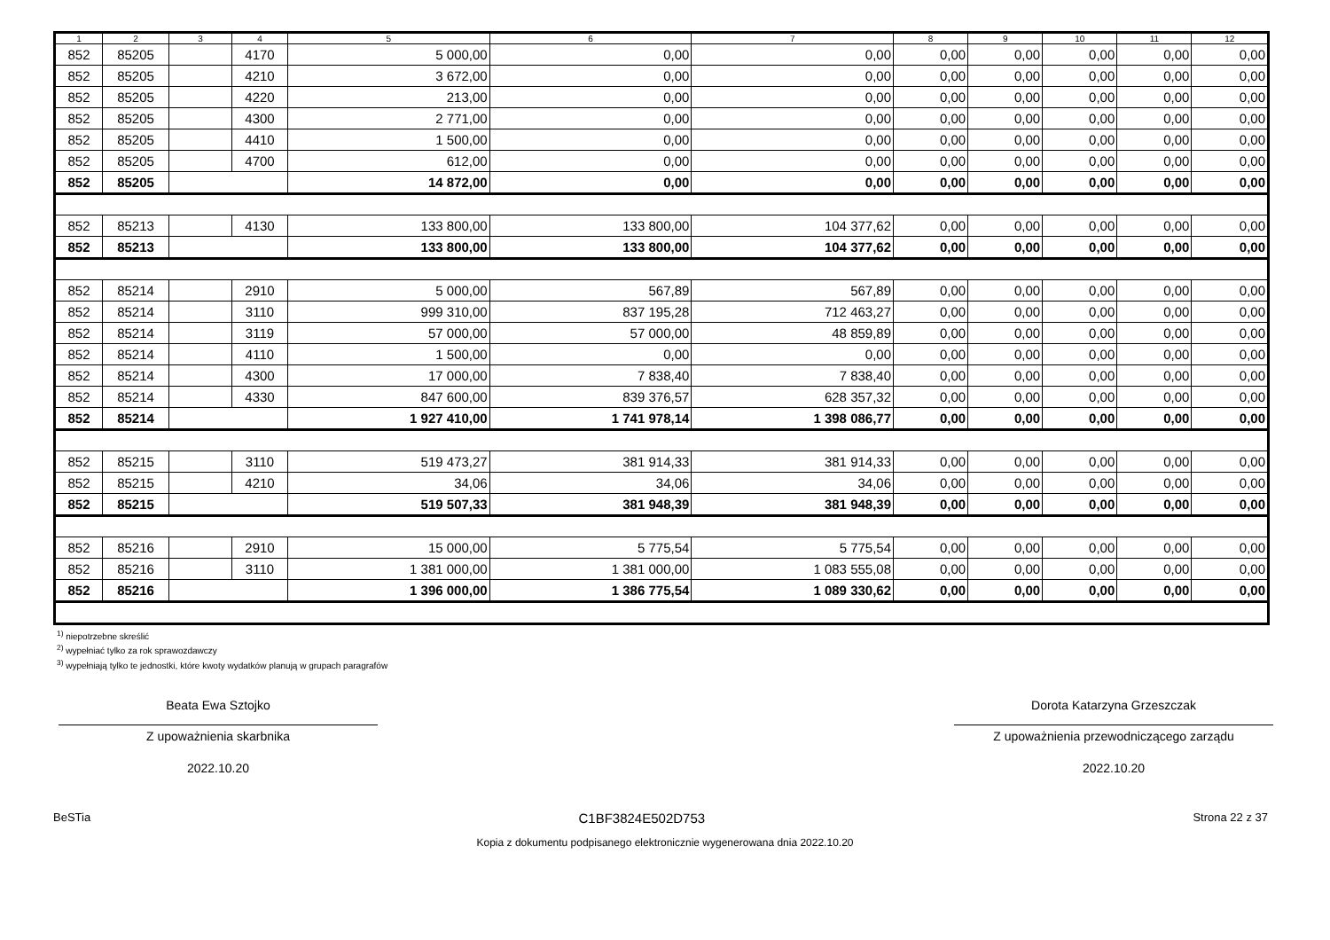| 1 | 2 | 3 | 4 | 5 | 6 | 7 | 8 | 9 | 10 | 11 | 12 |
| --- | --- | --- | --- | --- | --- | --- | --- | --- | --- | --- | --- |
| 852 | 85205 | | 4170 | 5 000,00 | 0,00 | 0,00 | 0,00 | 0,00 | 0,00 | 0,00 | 0,00 |
| 852 | 85205 | | 4210 | 3 672,00 | 0,00 | 0,00 | 0,00 | 0,00 | 0,00 | 0,00 | 0,00 |
| 852 | 85205 | | 4220 | 213,00 | 0,00 | 0,00 | 0,00 | 0,00 | 0,00 | 0,00 | 0,00 |
| 852 | 85205 | | 4300 | 2 771,00 | 0,00 | 0,00 | 0,00 | 0,00 | 0,00 | 0,00 | 0,00 |
| 852 | 85205 | | 4410 | 1 500,00 | 0,00 | 0,00 | 0,00 | 0,00 | 0,00 | 0,00 | 0,00 |
| 852 | 85205 | | 4700 | 612,00 | 0,00 | 0,00 | 0,00 | 0,00 | 0,00 | 0,00 | 0,00 |
| 852 | 85205 | | | 14 872,00 | 0,00 | 0,00 | 0,00 | 0,00 | 0,00 | 0,00 | 0,00 |
| 852 | 85213 | | 4130 | 133 800,00 | 133 800,00 | 104 377,62 | 0,00 | 0,00 | 0,00 | 0,00 | 0,00 |
| 852 | 85213 | | | 133 800,00 | 133 800,00 | 104 377,62 | 0,00 | 0,00 | 0,00 | 0,00 | 0,00 |
| 852 | 85214 | | 2910 | 5 000,00 | 567,89 | 567,89 | 0,00 | 0,00 | 0,00 | 0,00 | 0,00 |
| 852 | 85214 | | 3110 | 999 310,00 | 837 195,28 | 712 463,27 | 0,00 | 0,00 | 0,00 | 0,00 | 0,00 |
| 852 | 85214 | | 3119 | 57 000,00 | 57 000,00 | 48 859,89 | 0,00 | 0,00 | 0,00 | 0,00 | 0,00 |
| 852 | 85214 | | 4110 | 1 500,00 | 0,00 | 0,00 | 0,00 | 0,00 | 0,00 | 0,00 | 0,00 |
| 852 | 85214 | | 4300 | 17 000,00 | 7 838,40 | 7 838,40 | 0,00 | 0,00 | 0,00 | 0,00 | 0,00 |
| 852 | 85214 | | 4330 | 847 600,00 | 839 376,57 | 628 357,32 | 0,00 | 0,00 | 0,00 | 0,00 | 0,00 |
| 852 | 85214 | | | 1 927 410,00 | 1 741 978,14 | 1 398 086,77 | 0,00 | 0,00 | 0,00 | 0,00 | 0,00 |
| 852 | 85215 | | 3110 | 519 473,27 | 381 914,33 | 381 914,33 | 0,00 | 0,00 | 0,00 | 0,00 | 0,00 |
| 852 | 85215 | | 4210 | 34,06 | 34,06 | 34,06 | 0,00 | 0,00 | 0,00 | 0,00 | 0,00 |
| 852 | 85215 | | | 519 507,33 | 381 948,39 | 381 948,39 | 0,00 | 0,00 | 0,00 | 0,00 | 0,00 |
| 852 | 85216 | | 2910 | 15 000,00 | 5 775,54 | 5 775,54 | 0,00 | 0,00 | 0,00 | 0,00 | 0,00 |
| 852 | 85216 | | 3110 | 1 381 000,00 | 1 381 000,00 | 1 083 555,08 | 0,00 | 0,00 | 0,00 | 0,00 | 0,00 |
| 852 | 85216 | | | 1 396 000,00 | 1 386 775,54 | 1 089 330,62 | 0,00 | 0,00 | 0,00 | 0,00 | 0,00 |
<sup>1)</sup> niepotrzebne skreślić
<sup>2)</sup> wypełniać tylko za rok sprawozdawczy
<sup>3)</sup> wypełniają tylko te jednostki, które kwoty wydatków planują w grupach paragrafów
Beata Ewa Sztojko
Z upoważnienia skarbnika
2022.10.20
Dorota Katarzyna Grzeszczak
Z upoważnienia przewodniczącego zarządu
2022.10.20
BeSTia C1BF3824E502D753 Strona 22 z 37
Kopia z dokumentu podpisanego elektronicznie wygenerowana dnia 2022.10.20